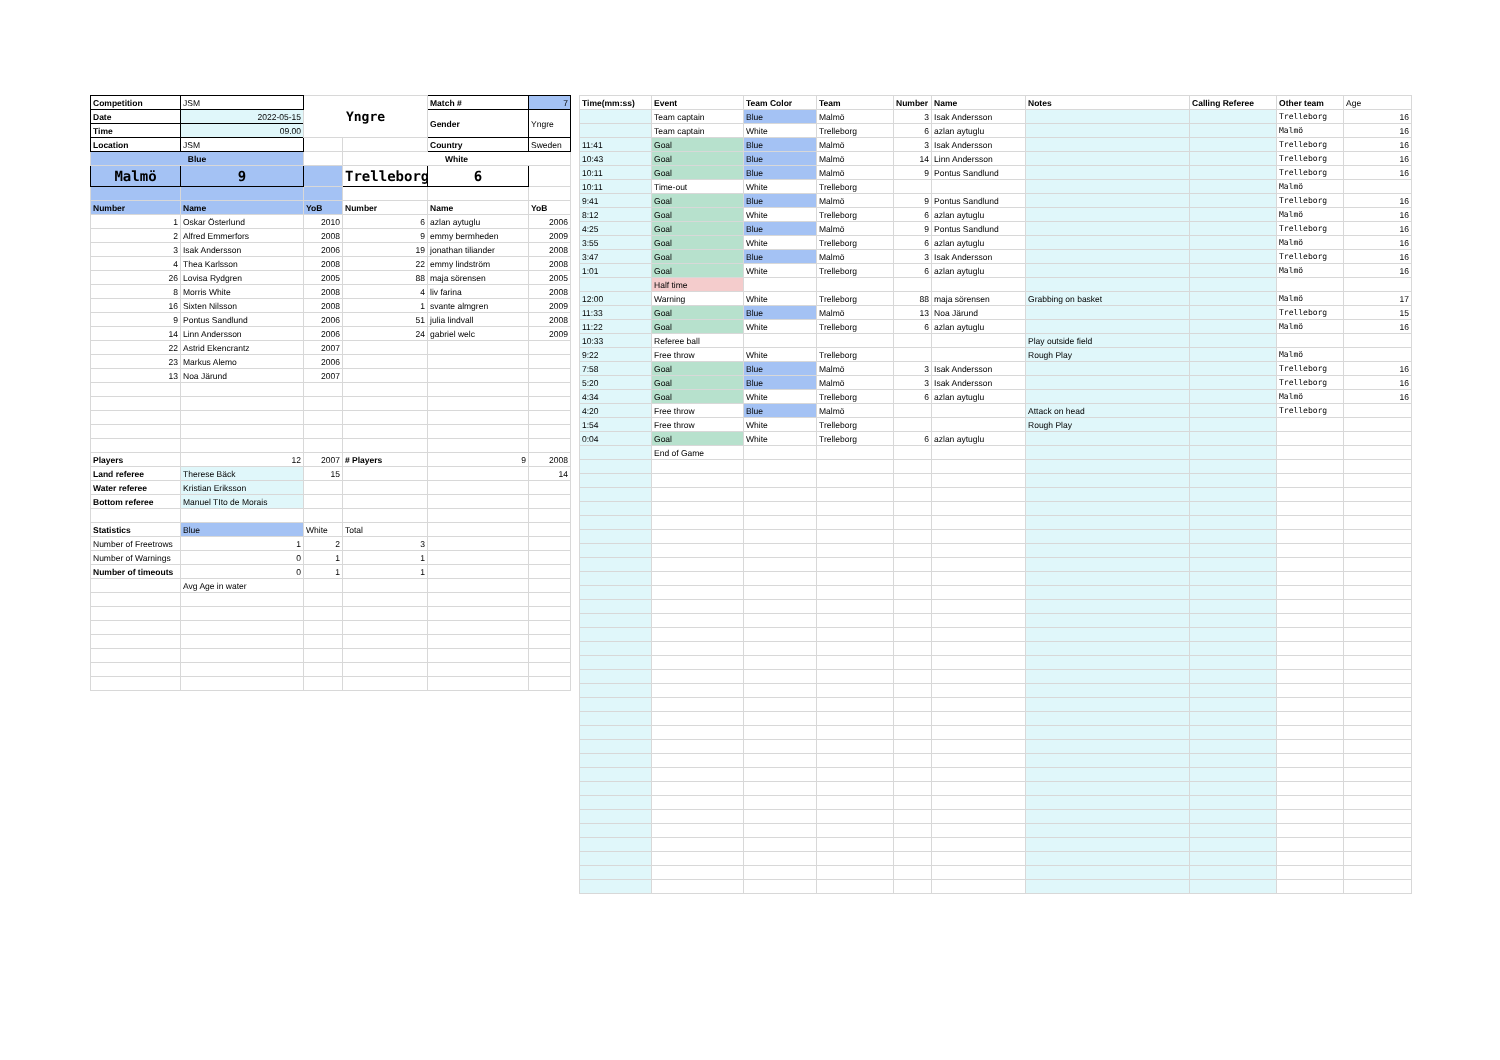| Competition | JSM | Yngre | | Match # | 7 |
| Date | 2022-05-15 | | | Gender | Yngre |
| Time | 09.00 | | | | |
| Location | JSM | | | Country | Sweden |
| Blue | | | White | | |
| Malmö | 9 | | Trelleborg | 6 | |
| Number | Name | YoB | Number | Name | YoB |
| 1 | Oskar Österlund | 2010 | 6 | azlan aytuglu | 2006 |
| 2 | Alfred Emmerfors | 2008 | 9 | emmy bermheden | 2009 |
| 3 | Isak Andersson | 2006 | 19 | jonathan tiliander | 2008 |
| 4 | Thea Karlsson | 2008 | 22 | emmy lindström | 2008 |
| 26 | Lovisa Rydgren | 2005 | 88 | maja sörensen | 2005 |
| 8 | Morris White | 2008 | 4 | liv farina | 2008 |
| 16 | Sixten Nilsson | 2008 | 1 | svante almgren | 2009 |
| 9 | Pontus Sandlund | 2006 | 51 | julia lindvall | 2008 |
| 14 | Linn Andersson | 2006 | 24 | gabriel welc | 2009 |
| 22 | Astrid Ekencrantz | 2007 | | | |
| 23 | Markus Alemo | 2006 | | | |
| 13 | Noa Järund | 2007 | | | |
| Players | 12 | 2007 | # Players | 9 | 2008 |
| Land referee | Therese Bäck | 15 | | | 14 |
| Water referee | Kristian Eriksson | | | | |
| Bottom referee | Manuel TIto de Morais | | | | |
| Statistics | Blue | White | Total | | |
| Number of Freetrows | 1 | 2 | 3 | | |
| Number of Warnings | 0 | 1 | 1 | | |
| Number of timeouts | 0 | 1 | 1 | | |
| | Avg Age in water | | | | |
| Time(mm:ss) | Event | Team Color | Team | Number | Name | Notes | Calling Referee | Other team | Age |
| | Team captain | Blue | Malmö | 3 | Isak Andersson | | | Trelleborg | 16 |
| | Team captain | White | Trelleborg | 6 | azlan aytuglu | | | Malmö | 16 |
| 11:41 | Goal | Blue | Malmö | 3 | Isak Andersson | | | Trelleborg | 16 |
| 10:43 | Goal | Blue | Malmö | 14 | Linn Andersson | | | Trelleborg | 16 |
| 10:11 | Goal | Blue | Malmö | 9 | Pontus Sandlund | | | Trelleborg | 16 |
| 10:11 | Time-out | White | Trelleborg | | | | | Malmö | |
| 9:41 | Goal | Blue | Malmö | 9 | Pontus Sandlund | | | Trelleborg | 16 |
| 8:12 | Goal | White | Trelleborg | 6 | azlan aytuglu | | | Malmö | 16 |
| 4:25 | Goal | Blue | Malmö | 9 | Pontus Sandlund | | | Trelleborg | 16 |
| 3:55 | Goal | White | Trelleborg | 6 | azlan aytuglu | | | Malmö | 16 |
| 3:47 | Goal | Blue | Malmö | 3 | Isak Andersson | | | Trelleborg | 16 |
| 1:01 | Goal | White | Trelleborg | 6 | azlan aytuglu | | | Malmö | 16 |
| | Half time | | | | | | | | |
| 12:00 | Warning | White | Trelleborg | 88 | maja sörensen | Grabbing on basket | | Malmö | 17 |
| 11:33 | Goal | Blue | Malmö | 13 | Noa Järund | | | Trelleborg | 15 |
| 11:22 | Goal | White | Trelleborg | 6 | azlan aytuglu | | | Malmö | 16 |
| 10:33 | Referee ball | | | | | Play outside field | | | |
| 9:22 | Free throw | White | Trelleborg | | | Rough Play | | Malmö | |
| 7:58 | Goal | Blue | Malmö | 3 | Isak Andersson | | | Trelleborg | 16 |
| 5:20 | Goal | Blue | Malmö | 3 | Isak Andersson | | | Trelleborg | 16 |
| 4:34 | Goal | White | Trelleborg | 6 | azlan aytuglu | | | Malmö | 16 |
| 4:20 | Free throw | Blue | Malmö | | | Attack on head | | Trelleborg | |
| 1:54 | Free throw | White | Trelleborg | | | Rough Play | | | |
| 0:04 | Goal | White | Trelleborg | 6 | azlan aytuglu | | | | |
| | End of Game | | | | | | | | |